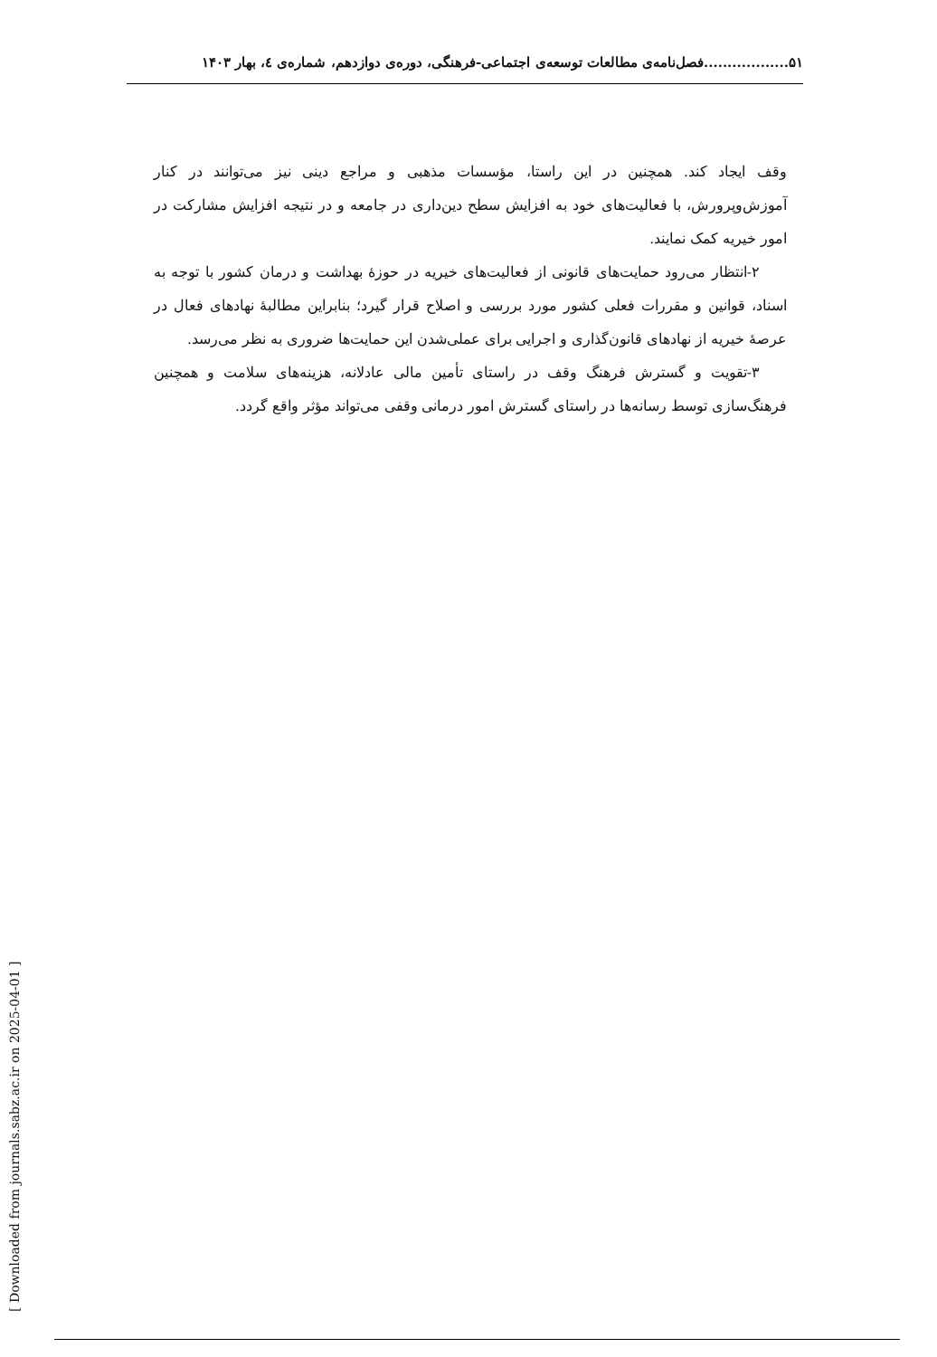۵۱..................فصل‌نامه‌ی مطالعات توسعه‌ی اجتماعی-فرهنگی، دوره‌ی دوازدهم، شماره‌ی ٤، بهار ۱۴۰۳
وقف ایجاد کند. همچنین در این راستا، مؤسسات مذهبی و مراجع دینی نیز می‌توانند در کنار آموزش‌وپرورش، با فعالیت‌های خود به افزایش سطح دین‌داری در جامعه و در نتیجه افزایش مشارکت در امور خیریه کمک نمایند.
۲-انتظار می‌رود حمایت‌های قانونی از فعالیت‌های خیریه در حوزۀ بهداشت و درمان کشور با توجه به اسناد، قوانین و مقررات فعلی کشور مورد بررسی و اصلاح قرار گیرد؛ بنابراین مطالبۀ نهادهای فعال در عرصۀ خیریه از نهادهای قانون‌گذاری و اجرایی برای عملی‌شدن این حمایت‌ها ضروری به نظر می‌رسد.
۳-تقویت و گسترش فرهنگ وقف در راستای تأمین مالی عادلانه، هزینه‌های سلامت و همچنین فرهنگ‌سازی توسط رسانه‌ها در راستای گسترش امور درمانی وقفی می‌تواند مؤثر واقع گردد.
[ Downloaded from journals.sabz.ac.ir on 2025-04-01 ]